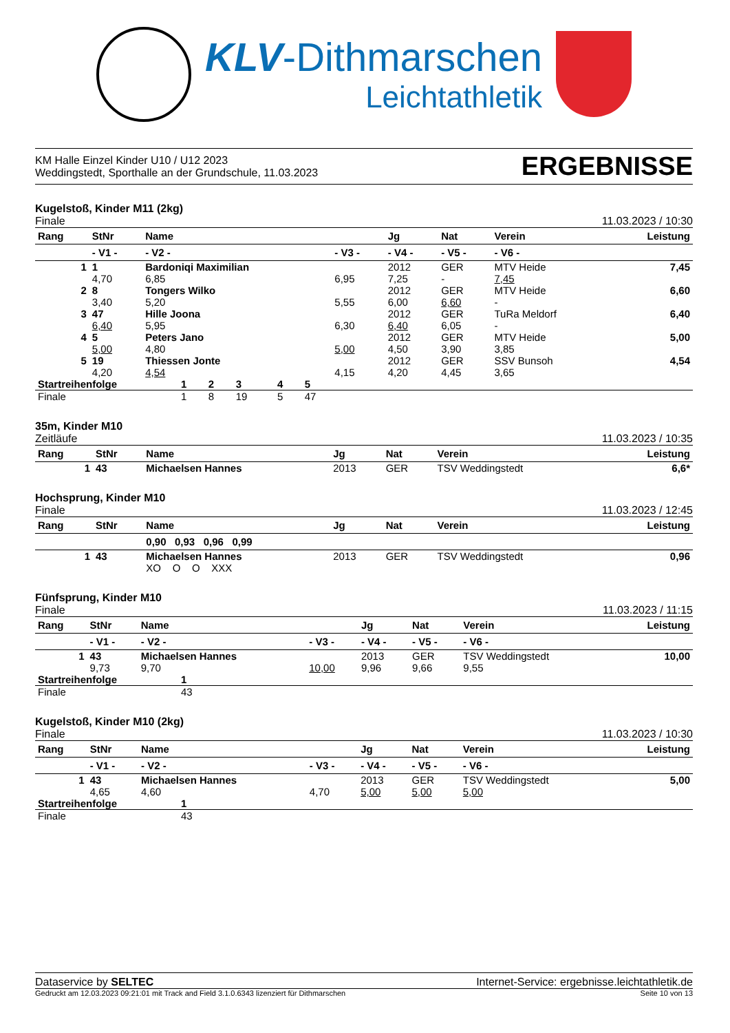KLV-Dithmarschen
Leichtathletik
KM Halle Einzel Kinder U10 / U12 2023
Weddingstedt, Sporthalle an der Grundschule, 11.03.2023
ERGEBNISSE
Kugelstoß, Kinder M11 (2kg)
Finale 11.03.2023 / 10:30
| Rang | StNr | Name | | Jg | Nat | Verein | Leistung |
| --- | --- | --- | --- | --- | --- | --- | --- |
| | - V1 - | - V2 - | - V3 - | - V4 - | - V5 - | - V6 - | |
| 1 | 1 | Bardoniqi Maximilian | | 2012 | GER | MTV Heide | 7,45 |
| | 4,70 | 6,85 | 6,95 | 7,25 | - | 7,45 | |
| 2 | 8 | Tongers Wilko | | 2012 | GER | MTV Heide | 6,60 |
| | 3,40 | 5,20 | 5,55 | 6,00 | 6,60 | - | |
| 3 | 47 | Hille Joona | | 2012 | GER | TuRa Meldorf | 6,40 |
| | 6,40 | 5,95 | 6,30 | 6,40 | 6,05 | - | |
| 4 | 5 | Peters Jano | | 2012 | GER | MTV Heide | 5,00 |
| | 5,00 | 4,80 | 5,00 | 4,50 | 3,90 | 3,85 | |
| 5 | 19 | Thiessen Jonte | | 2012 | GER | SSV Bunsoh | 4,54 |
| | 4,20 | 4,54 | 4,15 | 4,20 | 4,45 | 3,65 | |
| Startreihenfolge | 1 | 2 | 3 | 4 | 5 | |
| Finale | 1 | 8 | 19 | 5 | 47 | |
35m, Kinder M10
Zeitläufe 11.03.2023 / 10:35
| Rang | StNr | Name | Jg | Nat | Verein | Leistung |
| --- | --- | --- | --- | --- | --- | --- |
| 1 | 43 | Michaelsen Hannes | 2013 | GER | TSV Weddingstedt | 6,6* |
Hochsprung, Kinder M10
Finale 11.03.2023 / 12:45
| Rang | StNr | Name | Jg | Nat | Verein | Leistung |
| --- | --- | --- | --- | --- | --- | --- |
| | | 0,90 0,93 0,96 0,99 | | | | |
| 1 | 43 | Michaelsen Hannes | 2013 | GER | TSV Weddingstedt | 0,96 |
| | | XO O O XXX | | | | |
Fünfsprung, Kinder M10
Finale 11.03.2023 / 11:15
| Rang | StNr | Name | | Jg | Nat | Verein | Leistung |
| --- | --- | --- | --- | --- | --- | --- | --- |
| | - V1 - | - V2 - | - V3 - | - V4 - | - V5 - | - V6 - | |
| 1 | 43 | Michaelsen Hannes | | 2013 | GER | TSV Weddingstedt | 10,00 |
| | 9,73 | 9,70 | 10,00 | 9,96 | 9,66 | 9,55 | |
| Startreihenfolge | 1 |
| Finale | 43 |
Kugelstoß, Kinder M10 (2kg)
Finale 11.03.2023 / 10:30
| Rang | StNr | Name | | Jg | Nat | Verein | Leistung |
| --- | --- | --- | --- | --- | --- | --- | --- |
| | - V1 - | - V2 - | - V3 - | - V4 - | - V5 - | - V6 - | |
| 1 | 43 | Michaelsen Hannes | | 2013 | GER | TSV Weddingstedt | 5,00 |
| | 4,65 | 4,60 | 4,70 | 5,00 | 5,00 | 5,00 | |
| Startreihenfolge | 1 |
| Finale | 43 |
Dataservice by SELTEC Internet-Service: ergebnisse.leichtathletik.de
Gedruckt am 12.03.2023 09:21:01 mit Track and Field 3.1.0.6343 lizenziert für Dithmarschen Seite 10 von 13